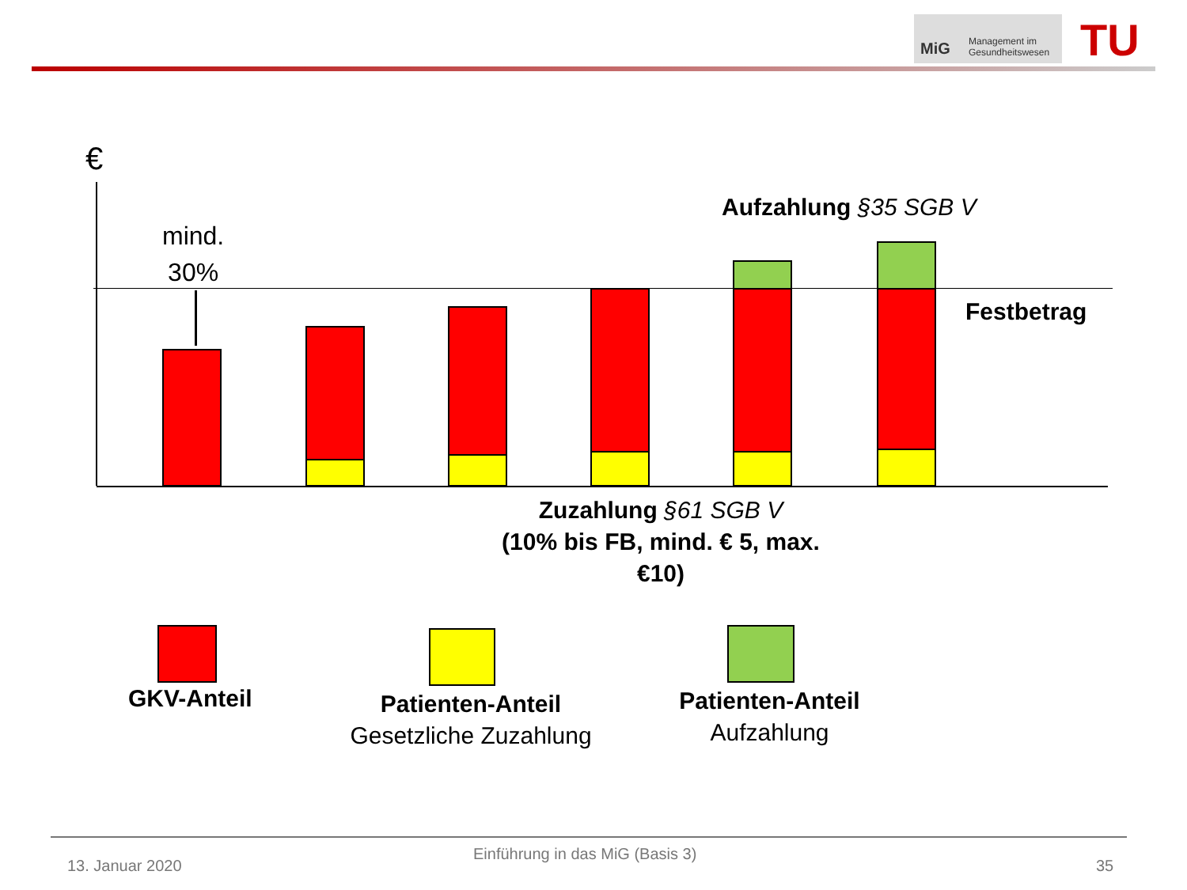MiG
Management im
Gesundheitswesen
TU
€
mind.
30%
Aufzahlung §35 SGB V
Festbetrag
Zuzahlung §61 SGB V
(10% bis FB, mind. € 5, max. €10)
GKV-Anteil
Patienten-Anteil
Gesetzliche Zuzahlung
Patienten-Anteil
Aufzahlung
Einführung in das MiG (Basis 3)
13. Januar 2020 35